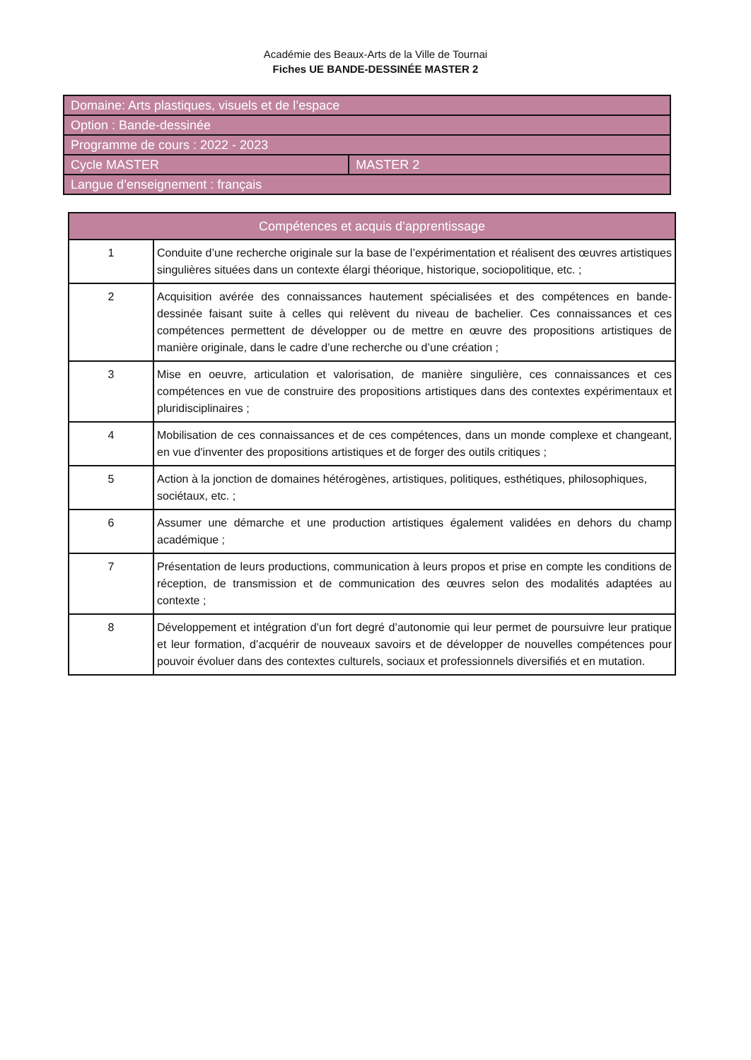Académie des Beaux-Arts de la Ville de Tournai
Fiches UE BANDE-DESSINÉE MASTER 2
| Domaine: Arts plastiques, visuels et de l’espace | |
| Option : Bande-dessinée | |
| Programme de cours : 2022 - 2023 | |
| Cycle MASTER | MASTER 2 |
| Langue d’enseignement : français | |
| Compétences et acquis d’apprentissage | |
| --- | --- |
| 1 | Conduite d’une recherche originale sur la base de l’expérimentation et réalisent des œuvres artistiques singulières situées dans un contexte élargi théorique, historique, sociopolitique, etc. ; |
| 2 | Acquisition avérée des connaissances hautement spécialisées et des compétences en bande-dessinée faisant suite à celles qui relèvent du niveau de bachelier. Ces connaissances et ces compétences permettent de développer ou de mettre en œuvre des propositions artistiques de manière originale, dans le cadre d’une recherche ou d’une création ; |
| 3 | Mise en oeuvre, articulation et valorisation, de manière singulière, ces connaissances et ces compétences en vue de construire des propositions artistiques dans des contextes expérimentaux et pluridisciplinaires ; |
| 4 | Mobilisation de ces connaissances et de ces compétences, dans un monde complexe et changeant, en vue d'inventer des propositions artistiques et de forger des outils critiques ; |
| 5 | Action à la jonction de domaines hétérogènes, artistiques, politiques, esthétiques, philosophiques, sociétaux, etc. ; |
| 6 | Assumer une démarche et une production artistiques également validées en dehors du champ académique ; |
| 7 | Présentation de leurs productions, communication à leurs propos et prise en compte les conditions de réception, de transmission et de communication des œuvres selon des modalités adaptées au contexte ; |
| 8 | Développement et intégration d’un fort degré d’autonomie qui leur permet de poursuivre leur pratique et leur formation, d’acquérir de nouveaux savoirs et de développer de nouvelles compétences pour pouvoir évoluer dans des contextes culturels, sociaux et professionnels diversifiés et en mutation. |